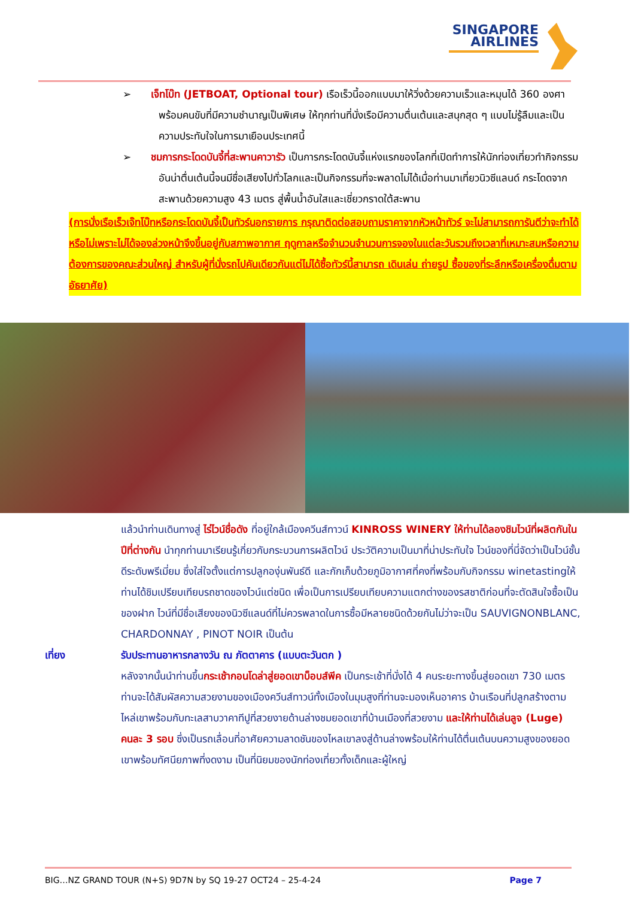SINGAPORE
AIRLINES
➢ เจ็ทโบ๊ท (JETBOAT, Optional tour) เรือเร็วนี้ออกแบบมาให้วิ่งด้วยความเร็วและหมุนได้ 360 องศา พร้อมคนขับที่มีความชำนาญเป็นพิเศษ ให้ทุกท่านที่นั่งเรือมีความตื่นเต้นและสนุกสุด ๆ แบบไม่รู้ลืมและเป็นความประทับใจในการมาเยือนประเทศนี้
➢ ชมการกระโดดบันจี้ที่สะพานคาวารัว เป็นการกระโดดบันจี้แห่งแรกของโลกที่เปิดทำการให้นักท่องเที่ยวทำกิจกรรมอันน่าตื่นเต้นนี้จนมีชื่อเสียงไปทั่วโลกและเป็นกิจกรรมที่จะพลาดไม่ได้เมื่อท่านมาเที่ยวนิวซีแลนด์ กระโดดจากสะพานด้วยความสูง 43 เมตร สู่พื้นน้ำอันใสและเชี่ยวกราดใต้สะพาน
(การนั่งเรือเร็วเจ๊ทโบ๊ทหรือกระโดดบันจี้เป็นทัวร์นอกรายการ กรุณาติดต่อสอบถามราคาจากหัวหน้าทัวร์ จะไม่สามารถการันตีว่าจะทำได้หรือไม่เพราะไม่ได้จองล่วงหน้าจึงขึ้นอยู่กับสภาพอากาศ ฤดูกาลหรือจำนวนจำนวนการจองในแต่ละวันรวมถึงเวลาที่เหมาะสมหรือความต้องการของคณะส่วนใหญ่ สำหรับผู้ที่นั่งรถไปคันเดียวกันแต่ไม่ได้ซื้อทัวร์นี้สามารถ เดินเล่น ถ่ายรูป ซื้อของที่ระลึกหรือเครื่องดื่มตามอัธยาศัย)
แล้วนำท่านเดินทางสู่ ไร่ไวน์ชื่อดัง ที่อยู่ใกล้เมืองควีนส์ทาวน์ KINROSS WINERY ให้ท่านได้ลองชิมไวน์ที่ผลิตกันในปีที่ต่างกัน นำทุกท่านมาเรียนรู้เกี่ยวกับกระบวนการผลิตไวน์ ประวัติความเป็นมาที่น่าประทับใจ ไวน์ของที่นี่จัดว่าเป็นไวน์ชั้นดีระดับพรีเมี่ยม ซึ่งใส่ใจตั้งแต่การปลูกองุ่นพันธ์ดี และกักเก็บด้วยภูมิอากาศที่คงที่พร้อมกับกิจกรรม winetastingให้ท่านได้ชิมเปรียบเทียบรถชาดของไวน์แต่ชนิด เพื่อเป็นการเปรียบเทียบความแตกต่างของรสชาติก่อนที่จะตัดสินใจซื้อเป็นของฝาก ไวน์ที่มีชื่อเสียงของนิวซีแลนด์ที่ไม่ควรพลาดในการซื้อมีหลายชนิดด้วยกันไม่ว่าจะเป็น SAUVIGNONBLANC, CHARDONNAY , PINOT NOIR เป็นต้น
เที่ยง รับประทานอาหารกลางวัน ณ ภัตตาคาร (แบบตะวันตก )
หลังจากนั้นนำท่านขึ้นกระเช้ากอนโดล่าสู่ยอดเขาบ็อบส์พีค เป็นกระเช้าที่นั่งได้ 4 คนระยะทางขึ้นสู่ยอดเขา 730 เมตร ท่านจะได้สัมผัสความสวยงามของเมืองควีนส์ทาวน์ทั้งเมืองในมุมสูงที่ท่านจะมองเห็นอาคาร บ้านเรือนที่ปลูกสร้างตามไหล่เขาพร้อมกับทะเลสาบวาคาทีปูที่สวยงายด้านล่างชมยอดเขาที่บ้านเมืองที่สวยงาม และให้ท่านได้เล่นลูจ (Luge) คนละ 3 รอบ ซึ่งเป็นรถเลื่อนที่อาศัยความลาดชันของไหลเขาลงสู่ด้านล่างพร้อมให้ท่านได้ตื่นเต้นบนความสูงของยอดเขาพร้อมทัศนียภาพที่งดงาม เป็นที่นิยมของนักท่องเที่ยวทั้งเด็กและผู้ใหญ่
BIG…NZ GRAND TOUR (N+S) 9D7N by SQ 19-27 OCT24 – 25-4-24 Page 7